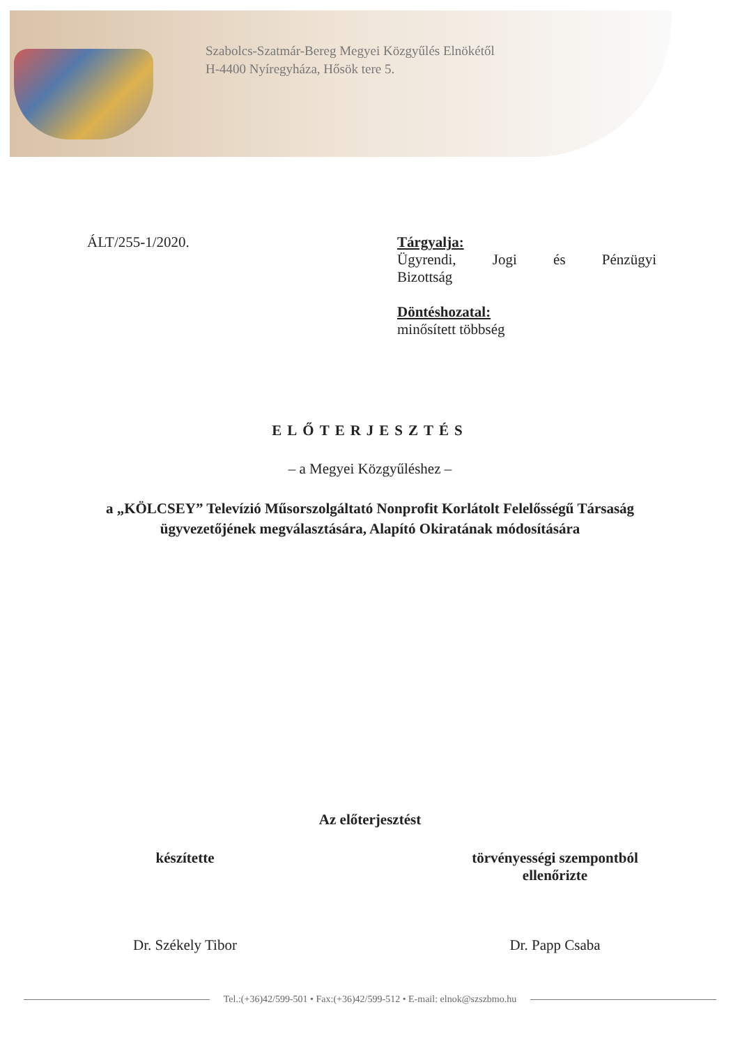Szabolcs-Szatmár-Bereg Megyei Közgyűlés Elnökétől
H-4400 Nyíregyháza, Hősök tere 5.
ÁLT/255-1/2020. Tárgyalja:
Ügyrendi, Jogi és Pénzügyi
Bizottság
Döntéshozatal:
minősített többség
ELŐTERJESZTÉS
– a Megyei Közgyűléshez –
a „KÖLCSEY” Televízió Műsorszolgáltató Nonprofit Korlátolt Felelősségű Társaság ügyvezetőjének megválasztására, Alapító Okiratának módosítására
Az előterjesztést
készítette
Dr. Székely Tibor
törvényességi szempontból
ellenőrizte
Dr. Papp Csaba
Tel.:(+36)42/599-501 • Fax:(+36)42/599-512 • E-mail: elnok@szszbmo.hu